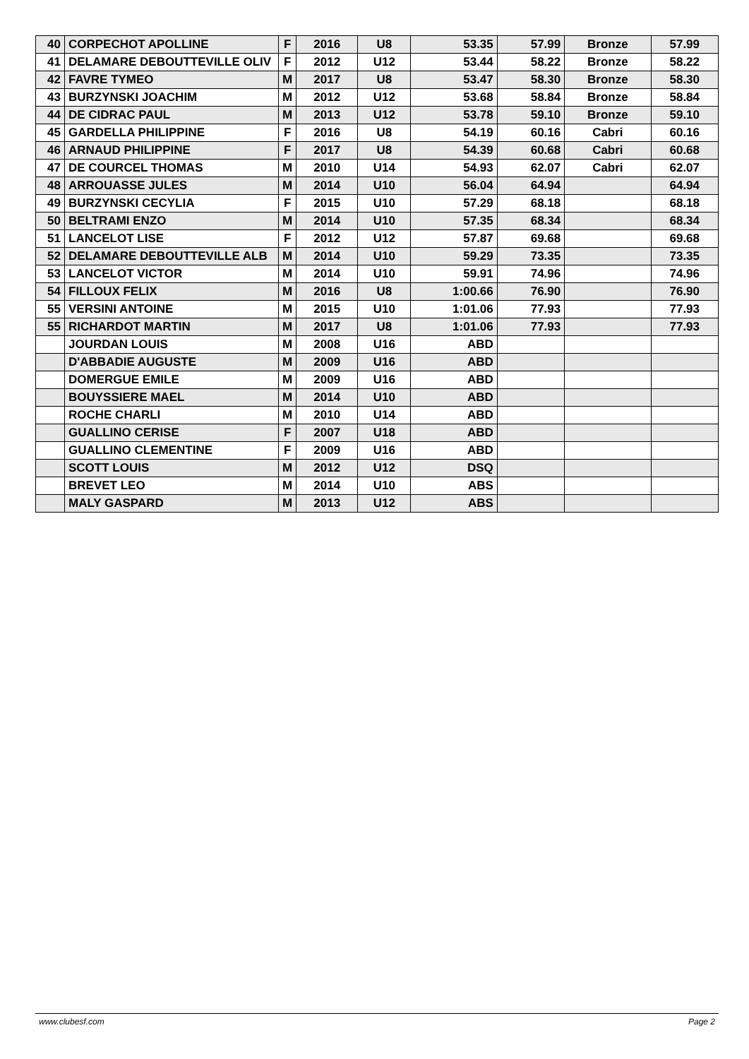| 40 | CORPECHOT APOLLINE | F | 2016 | U8 | 53.35 | 57.99 | Bronze | 57.99 |
| 41 | DELAMARE DEBOUTTEVILLE OLIV | F | 2012 | U12 | 53.44 | 58.22 | Bronze | 58.22 |
| 42 | FAVRE TYMEO | M | 2017 | U8 | 53.47 | 58.30 | Bronze | 58.30 |
| 43 | BURZYNSKI JOACHIM | M | 2012 | U12 | 53.68 | 58.84 | Bronze | 58.84 |
| 44 | DE CIDRAC PAUL | M | 2013 | U12 | 53.78 | 59.10 | Bronze | 59.10 |
| 45 | GARDELLA PHILIPPINE | F | 2016 | U8 | 54.19 | 60.16 | Cabri | 60.16 |
| 46 | ARNAUD PHILIPPINE | F | 2017 | U8 | 54.39 | 60.68 | Cabri | 60.68 |
| 47 | DE COURCEL THOMAS | M | 2010 | U14 | 54.93 | 62.07 | Cabri | 62.07 |
| 48 | ARROUASSE JULES | M | 2014 | U10 | 56.04 | 64.94 | | 64.94 |
| 49 | BURZYNSKI CECYLIA | F | 2015 | U10 | 57.29 | 68.18 | | 68.18 |
| 50 | BELTRAMI ENZO | M | 2014 | U10 | 57.35 | 68.34 | | 68.34 |
| 51 | LANCELOT LISE | F | 2012 | U12 | 57.87 | 69.68 | | 69.68 |
| 52 | DELAMARE DEBOUTTEVILLE ALB | M | 2014 | U10 | 59.29 | 73.35 | | 73.35 |
| 53 | LANCELOT VICTOR | M | 2014 | U10 | 59.91 | 74.96 | | 74.96 |
| 54 | FILLOUX FELIX | M | 2016 | U8 | 1:00.66 | 76.90 | | 76.90 |
| 55 | VERSINI ANTOINE | M | 2015 | U10 | 1:01.06 | 77.93 | | 77.93 |
| 55 | RICHARDOT MARTIN | M | 2017 | U8 | 1:01.06 | 77.93 | | 77.93 |
| | JOURDAN LOUIS | M | 2008 | U16 | ABD | | | |
| | D'ABBADIE AUGUSTE | M | 2009 | U16 | ABD | | | |
| | DOMERGUE EMILE | M | 2009 | U16 | ABD | | | |
| | BOUYSSIERE MAEL | M | 2014 | U10 | ABD | | | |
| | ROCHE CHARLI | M | 2010 | U14 | ABD | | | |
| | GUALLINO CERISE | F | 2007 | U18 | ABD | | | |
| | GUALLINO CLEMENTINE | F | 2009 | U16 | ABD | | | |
| | SCOTT LOUIS | M | 2012 | U12 | DSQ | | | |
| | BREVET LEO | M | 2014 | U10 | ABS | | | |
| | MALY GASPARD | M | 2013 | U12 | ABS | | | |
www.clubesf.com Page 2